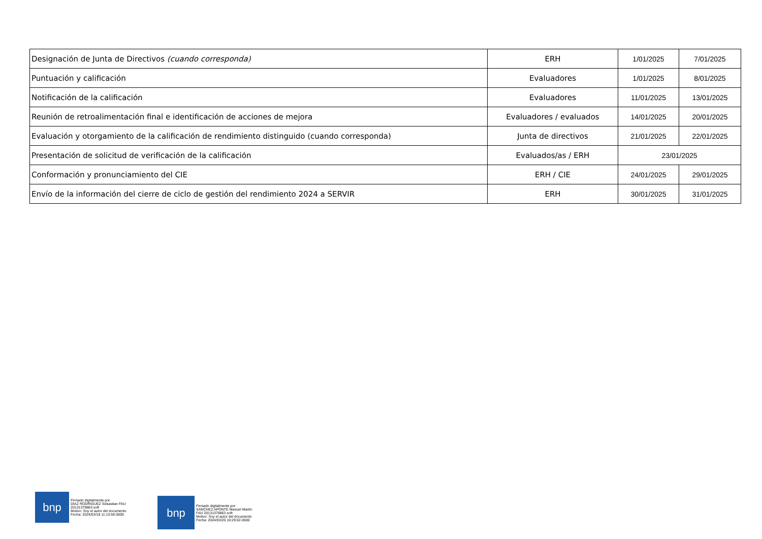| Designación de Junta de Directivos (cuando corresponda) | ERH | 1/01/2025 | 7/01/2025 |
| Puntuación y calificación | Evaluadores | 1/01/2025 | 8/01/2025 |
| Notificación de la calificación | Evaluadores | 11/01/2025 | 13/01/2025 |
| Reunión de retroalimentación final e identificación de acciones de mejora | Evaluadores / evaluados | 14/01/2025 | 20/01/2025 |
| Evaluación y otorgamiento de la calificación de rendimiento distinguido (cuando corresponda) | Junta de directivos | 21/01/2025 | 22/01/2025 |
| Presentación de solicitud de verificación de la calificación | Evaluados/as / ERH | 23/01/2025 | |
| Conformación y pronunciamiento del CIE | ERH / CIE | 24/01/2025 | 29/01/2025 |
| Envío de la información del cierre de ciclo de gestión del rendimiento 2024 a SERVIR | ERH | 30/01/2025 | 31/01/2025 |
bnp
Firmado digitalmente por
DIAZ RODRIGUEZ Sebastian FAU
20131379863 soft
Motivo: Soy el autor del documento
Fecha: 2024/03/18 11:15:56-0500
bnp
Firmado digitalmente por
SANCHEZ APONTE Manuel Martin
FAU 20131379863 soft
Motivo: Soy el autor del documento
Fecha: 2024/03/20 10:29:02-0500